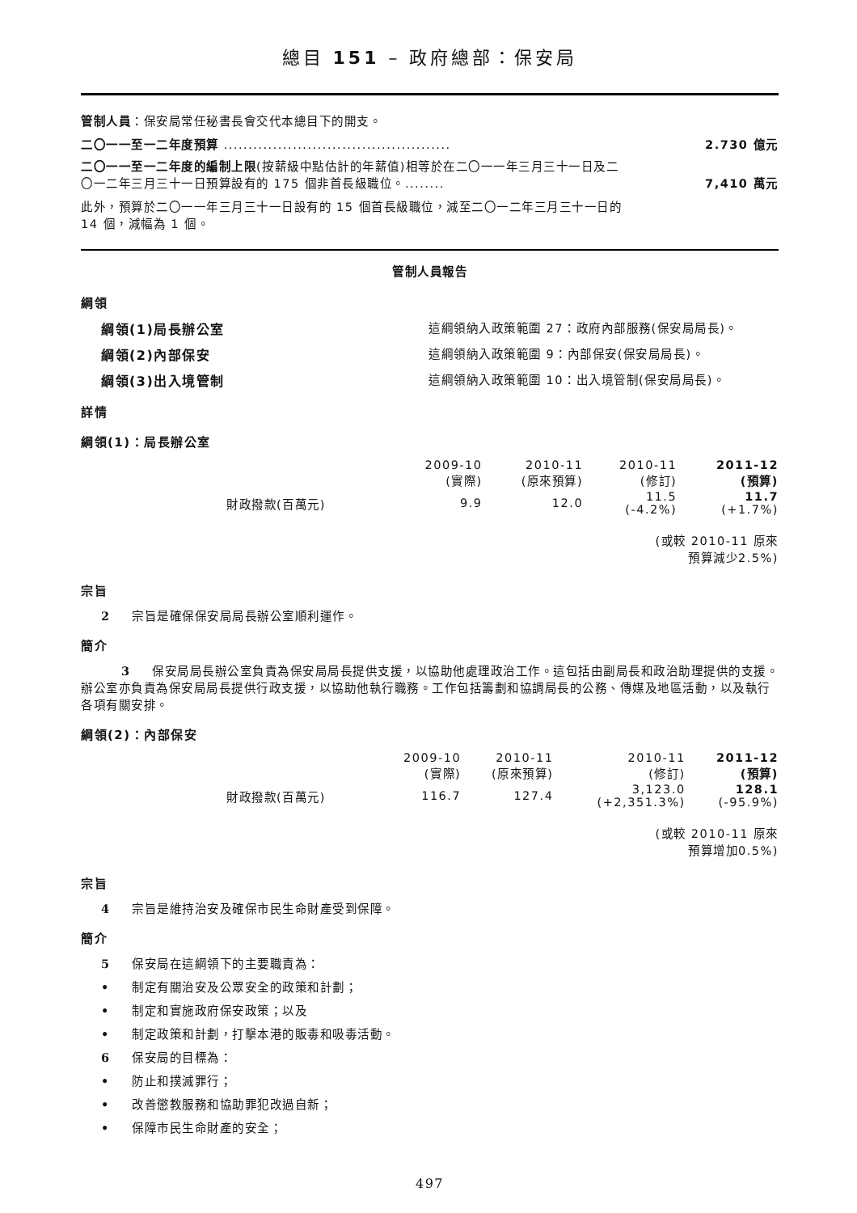總目 151 – 政府總部：保安局
管制人員：保安局常任秘書長會交代本總目下的開支。
二〇一一至一二年度預算 .............................................. 2.730 億元
二〇一一至一二年度的編制上限(按薪級中點估計的年薪值)相等於在二〇一一年三月三十一日及二〇一二年三月三十一日預算設有的 175 個非首長級職位。........ 7,410 萬元
此外，預算於二〇一一年三月三十一日設有的 15 個首長級職位，減至二〇一二年三月三十一日的 14 個，減幅為 1 個。
管制人員報告
綱領
綱領(1)局長辦公室 這綱領納入政策範圍 27：政府內部服務(保安局局長)。
綱領(2)內部保安 這綱領納入政策範圍 9：內部保安(保安局局長)。
綱領(3)出入境管制 這綱領納入政策範圍 10：出入境管制(保安局局長)。
詳情
綱領(1)：局長辦公室
| | 2009-10 (實際) | 2010-11 (原來預算) | 2010-11 (修訂) | 2011-12 (預算) |
| --- | --- | --- | --- | --- |
| 財政撥款(百萬元) | 9.9 | 12.0 | 11.5 (-4.2%) | 11.7 (+1.7%) |
(或較 2010-11 原來
預算減少2.5%)
宗旨
2 宗旨是確保保安局局長辦公室順利運作。
簡介
3 保安局局長辦公室負責為保安局局長提供支援，以協助他處理政治工作。這包括由副局長和政治助理提供的支援。辦公室亦負責為保安局局長提供行政支援，以協助他執行職務。工作包括籌劃和協調局長的公務、傳媒及地區活動，以及執行各項有關安排。
綱領(2)：內部保安
| | 2009-10 (實際) | 2010-11 (原來預算) | 2010-11 (修訂) | 2011-12 (預算) |
| --- | --- | --- | --- | --- |
| 財政撥款(百萬元) | 116.7 | 127.4 | 3,123.0 (+2,351.3%) | 128.1 (-95.9%) |
(或較 2010-11 原來
預算增加0.5%)
宗旨
4 宗旨是維持治安及確保市民生命財產受到保障。
簡介
5 保安局在這綱領下的主要職責為：
• 制定有關治安及公眾安全的政策和計劃；
• 制定和實施政府保安政策；以及
• 制定政策和計劃，打擊本港的販毒和吸毒活動。
6 保安局的目標為：
• 防止和撲滅罪行；
• 改善懲教服務和協助罪犯改過自新；
• 保障市民生命財產的安全；
497